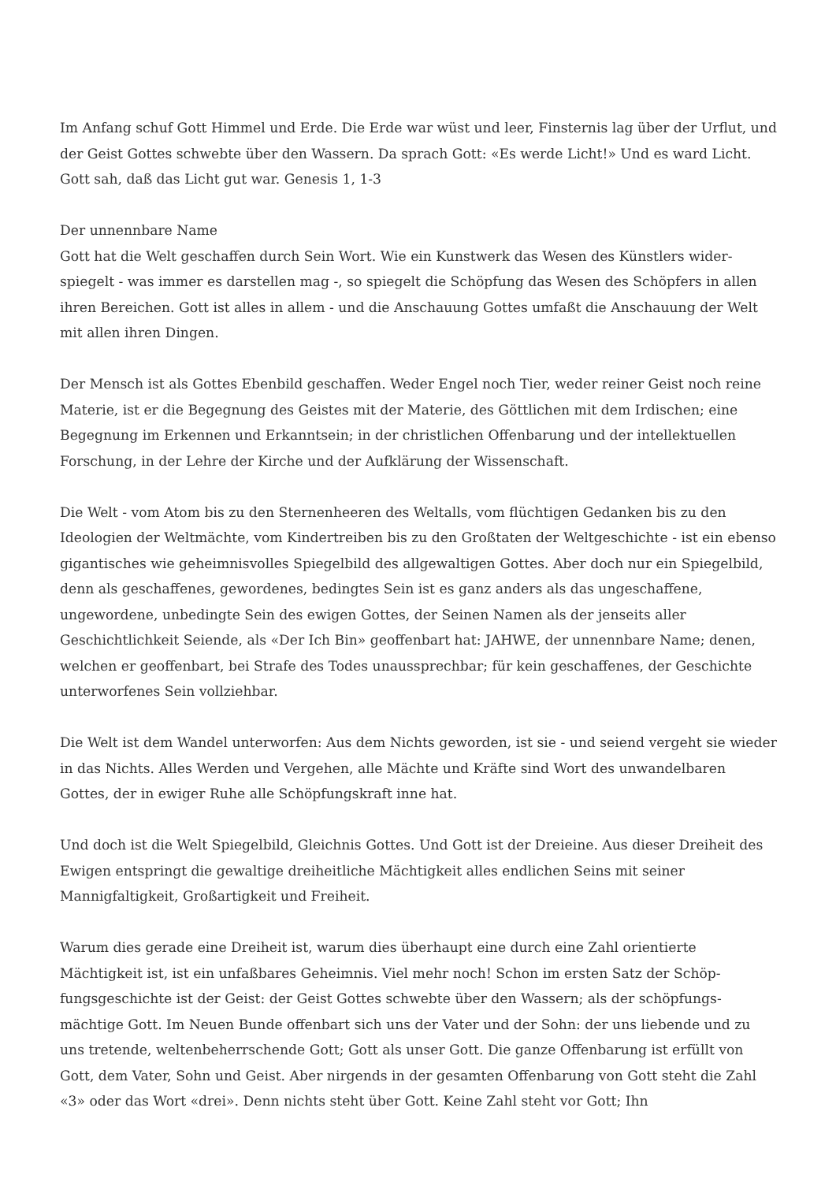Im Anfang schuf Gott Himmel und Erde. Die Erde war wüst und leer, Finsternis lag über der Urf­lut, und der Geist Gottes schwebte über den Wassern. Da sprach Gott: «Es werde Licht!» Und es ward Licht. Gott sah, daß das Licht gut war. Genesis 1, 1-3
Der unnennbare Name
Gott hat die Welt geschaffen durch Sein Wort. Wie ein Kunstwerk das Wesen des Künstlers wider­spiegelt - was immer es darstellen mag -, so spiegelt die Schöpfung das Wesen des Schöpfers in allen ihren Bereichen. Gott ist alles in allem - und die Anschauung Gottes umfaßt die Anschauung der Welt mit allen ihren Dingen.
Der Mensch ist als Gottes Ebenbild geschaffen. Weder Engel noch Tier, weder reiner Geist noch reine Materie, ist er die Begegnung des Geistes mit der Materie, des Göttlichen mit dem Irdischen; eine Begegnung im Erkennen und Erkanntsein; in der christlichen Offenbarung und der intellektuellen Forschung, in der Lehre der Kirche und der Aufklärung der Wissenschaft.
Die Welt - vom Atom bis zu den Sternenheeren des Weltalls, vom flüchtigen Gedanken bis zu den Ideologien der Weltmächte, vom Kindertreiben bis zu den Großtaten der Weltgeschichte - ist ein ebenso gigantisches wie geheimnisvolles Spiegelbild des allgewaltigen Gottes. Aber doch nur ein Spiegelbild, denn als geschaffenes, gewordenes, bedingtes Sein ist es ganz anders als das ungeschaffene, ungewordene, unbedingte Sein des ewigen Gottes, der Seinen Namen als der jen­seits aller Geschichtlichkeit Seiende, als «Der Ich Bin» geoffenbart hat: JAHWE, der unnennbare Name; denen, welchen er geoffenbart, bei Strafe des Todes unaussprechbar; für kein geschaf­fenes, der Geschichte unterworfenes Sein vollziehbar.
Die Welt ist dem Wandel unterworfen: Aus dem Nichts geworden, ist sie - und seiend vergeht sie wieder in das Nichts. Alles Werden und Vergehen, alle Mächte und Kräfte sind Wort des unwandel­baren Gottes, der in ewiger Ruhe alle Schöpfungskraft inne hat.
Und doch ist die Welt Spiegelbild, Gleichnis Gottes. Und Gott ist der Dreieine. Aus dieser Dreiheit des Ewigen entspringt die gewaltige dreiheitliche Mächtigkeit alles endlichen Seins mit seiner Mannigfaltigkeit, Großartigkeit und Freiheit.
Warum dies gerade eine Dreiheit ist, warum dies überhaupt eine durch eine Zahl orientierte Mächtigkeit ist, ist ein unfaßbares Geheimnis. Viel mehr noch! Schon im ersten Satz der Schöp­fungsgeschichte ist der Geist: der Geist Gottes schwebte über den Wassern; als der schöpfungs­mächtige Gott. Im Neuen Bunde offenbart sich uns der Vater und der Sohn: der uns liebende und zu uns tretende, weltenbeherrschende Gott; Gott als unser Gott. Die ganze Offenbarung ist erfüllt von Gott, dem Vater, Sohn und Geist. Aber nirgends in der gesamten Offenbarung von Gott steht die Zahl «3» oder das Wort «drei». Denn nichts steht über Gott. Keine Zahl steht vor Gott; Ihn